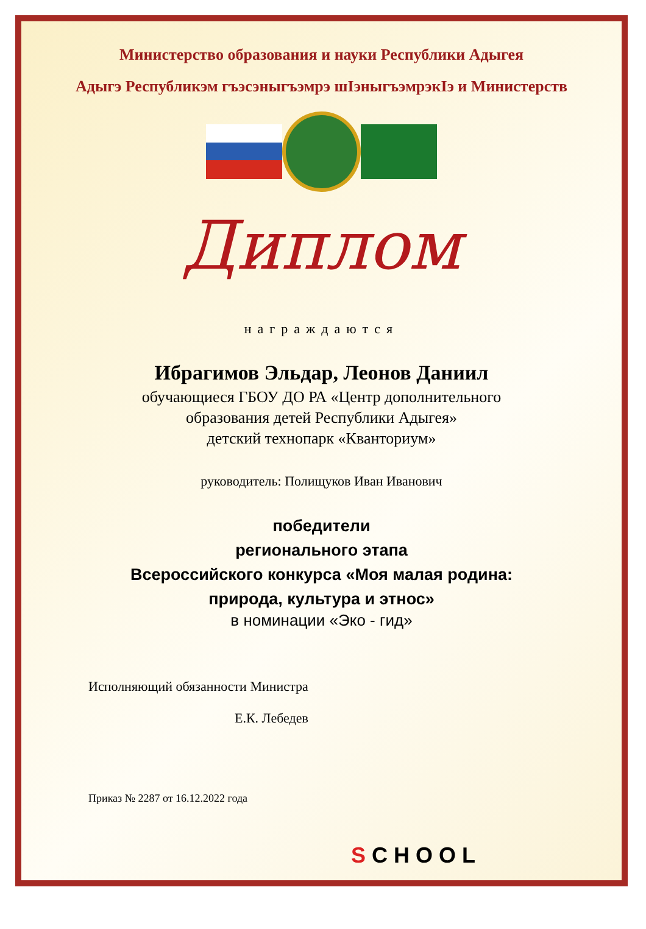Министерство образования и науки Республики Адыгея
Адыгэ Республикэм гъэсэныгъэмрэ шІэныгъэмрэкІэ и Министерств
Диплом
награждаются
Ибрагимов Эльдар, Леонов Даниил
обучающиеся ГБОУ ДО РА «Центр дополнительного
образования детей Республики Адыгея»
детский технопарк «Кванториум»
руководитель: Полищуков Иван Иванович
победители
регионального этапа
Всероссийского конкурса «Моя малая родина:
природа, культура и этнос»
в номинации «Эко - гид»
Исполняющий обязанности Министра
Е.К. Лебедев
Приказ № 2287 от 16.12.2022 года
S C H O O L